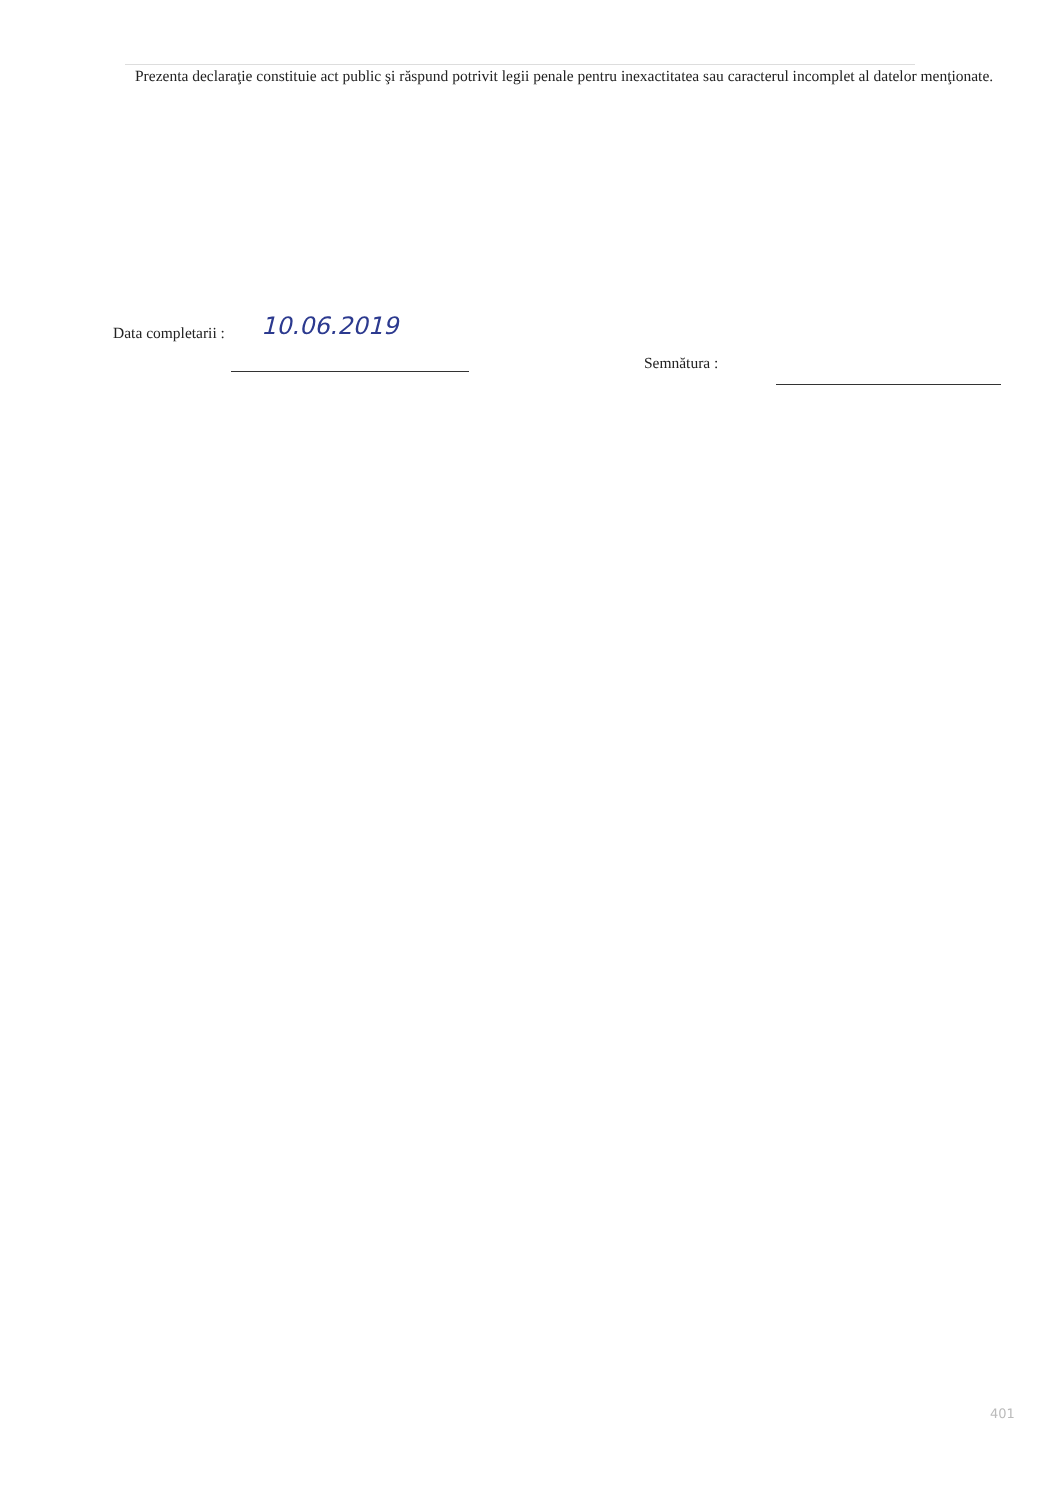Prezenta declaraţie constituie act public şi răspund potrivit legii penale pentru inexactitatea sau caracterul incomplet al datelor menţionate.
Data completarii :
10.06.2019
Semnătura :
401